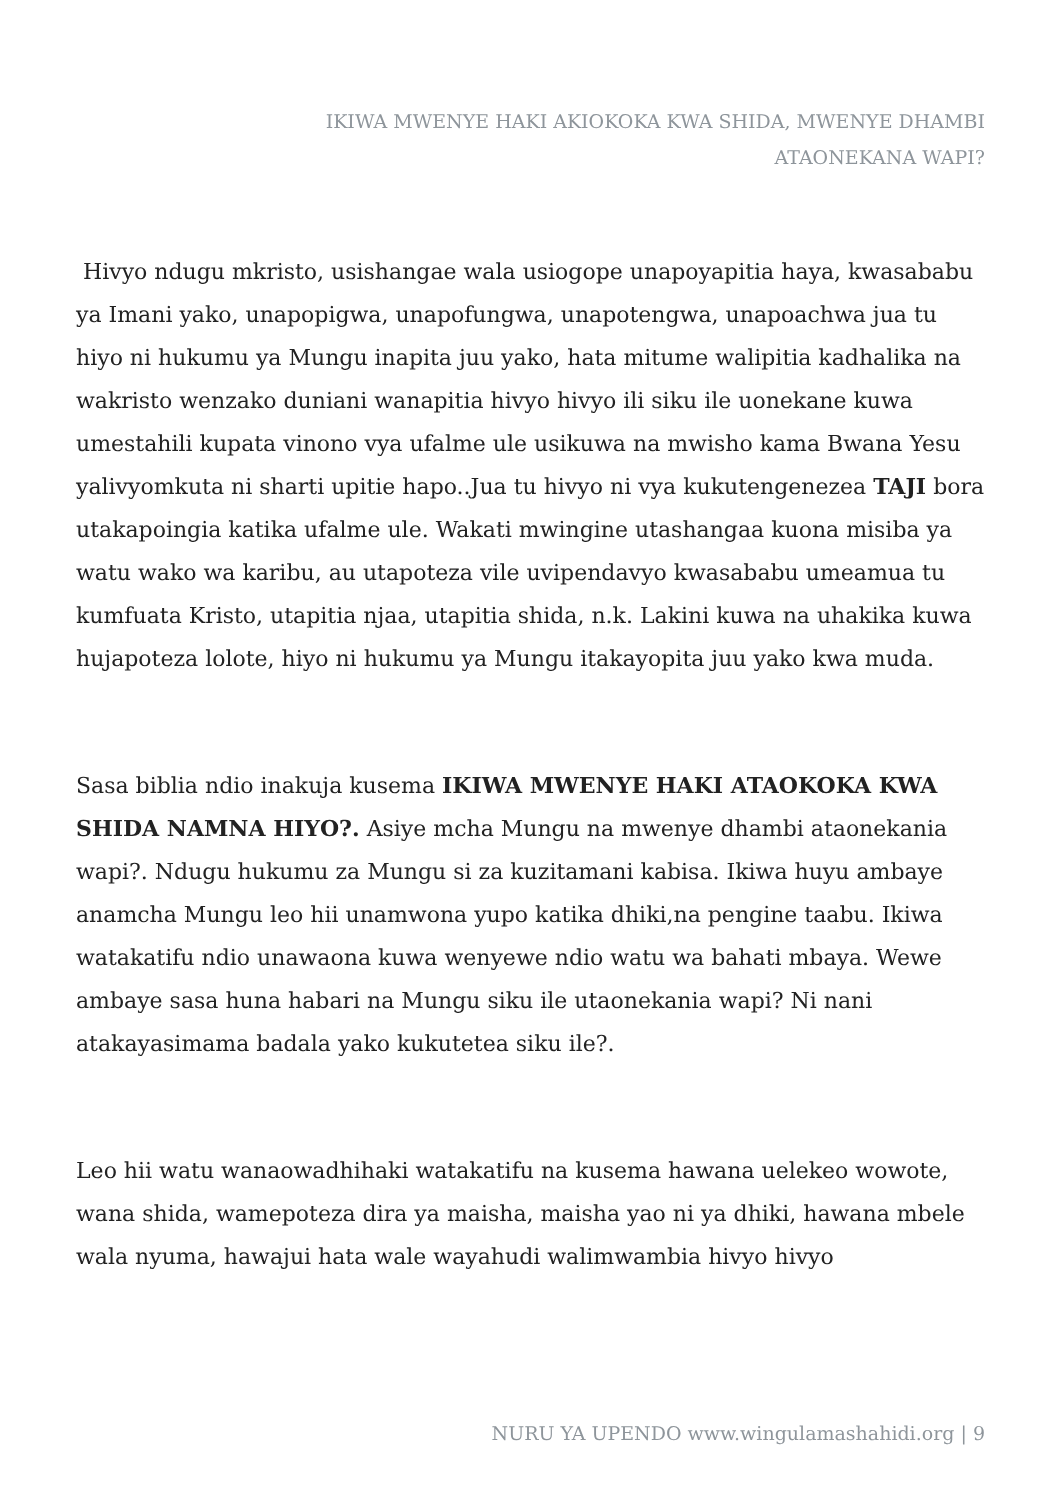IKIWA MWENYE HAKI AKIOKOKA KWA SHIDA, MWENYE DHAMBI ATAONEKANA WAPI?
Hivyo ndugu mkristo, usishangae wala usiogope unapoyapitia haya, kwasababu ya Imani yako, unapopigwa, unapofungwa, unapotengwa, unapoachwa jua tu hiyo ni hukumu ya Mungu inapita juu yako, hata mitume walipitia kadhalika na wakristo wenzako duniani wanapitia hivyo hivyo ili siku ile uonekane kuwa umestahili kupata vinono vya ufalme ule usikuwa na mwisho kama Bwana Yesu yalivyomkuta ni sharti upitie hapo..Jua tu hivyo ni vya kukutengenezea TAJI bora utakapoingia katika ufalme ule. Wakati mwingine utashangaa kuona misiba ya watu wako wa karibu, au utapoteza vile uvipendavyo kwasababu umeamua tu kumfuata Kristo, utapitia njaa, utapitia shida, n.k. Lakini kuwa na uhakika kuwa hujapoteza lolote, hiyo ni hukumu ya Mungu itakayopita juu yako kwa muda.
Sasa biblia ndio inakuja kusema IKIWA MWENYE HAKI ATAOKOKA KWA SHIDA NAMNA HIYO?. Asiye mcha Mungu na mwenye dhambi ataonekania wapi?. Ndugu hukumu za Mungu si za kuzitamani kabisa. Ikiwa huyu ambaye anamcha Mungu leo hii unamwona yupo katika dhiki,na pengine taabu. Ikiwa watakatifu ndio unawaona kuwa wenyewe ndio watu wa bahati mbaya. Wewe ambaye sasa huna habari na Mungu siku ile utaonekania wapi? Ni nani atakayasimama badala yako kukutetea siku ile?.
Leo hii watu wanaowadhihaki watakatifu na kusema hawana uelekeo wowote, wana shida, wamepoteza dira ya maisha, maisha yao ni ya dhiki, hawana mbele wala nyuma, hawajui hata wale wayahudi walimwambia hivyo hivyo
NURU YA UPENDO www.wingulamashahidi.org | 9